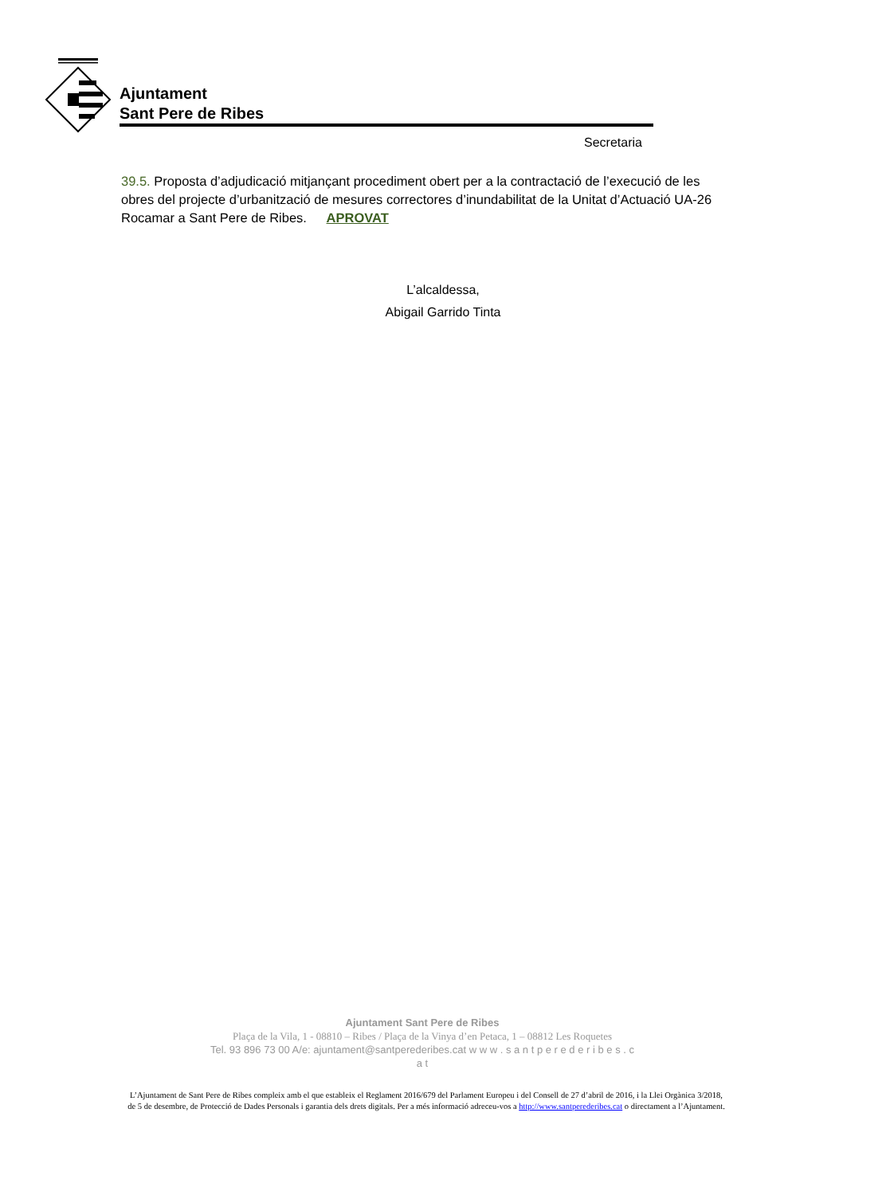Ajuntament
Sant Pere de Ribes
Secretaria
39.5. Proposta d’adjudicació mitjançant procediment obert per a la contractació de l’execució de les obres del projecte d’urbanització de mesures correctores d’inundabilitat de la Unitat d’Actuació UA-26 Rocamar a Sant Pere de Ribes. APROVAT
L’alcaldessa,
Abigail Garrido Tinta
Ajuntament Sant Pere de Ribes
Plaça de la Vila, 1 - 08810 – Ribes / Plaça de la Vinya d’en Petaca, 1 – 08812 Les Roquetes
Tel. 93 896 73 00 A/e: ajuntament@santperederibes.cat w w w . s a n t p e r e d e r i b e s . c a t
L’Ajuntament de Sant Pere de Ribes compleix amb el que estableix el Reglament 2016/679 del Parlament Europeu i del Consell de 27 d’abril de 2016, i la Llei Orgànica 3/2018, de 5 de desembre, de Protecció de Dades Personals i garantia dels drets digitals. Per a més informació adreceu-vos a http://www.santperederibes.cat o directament a l’Ajuntament.